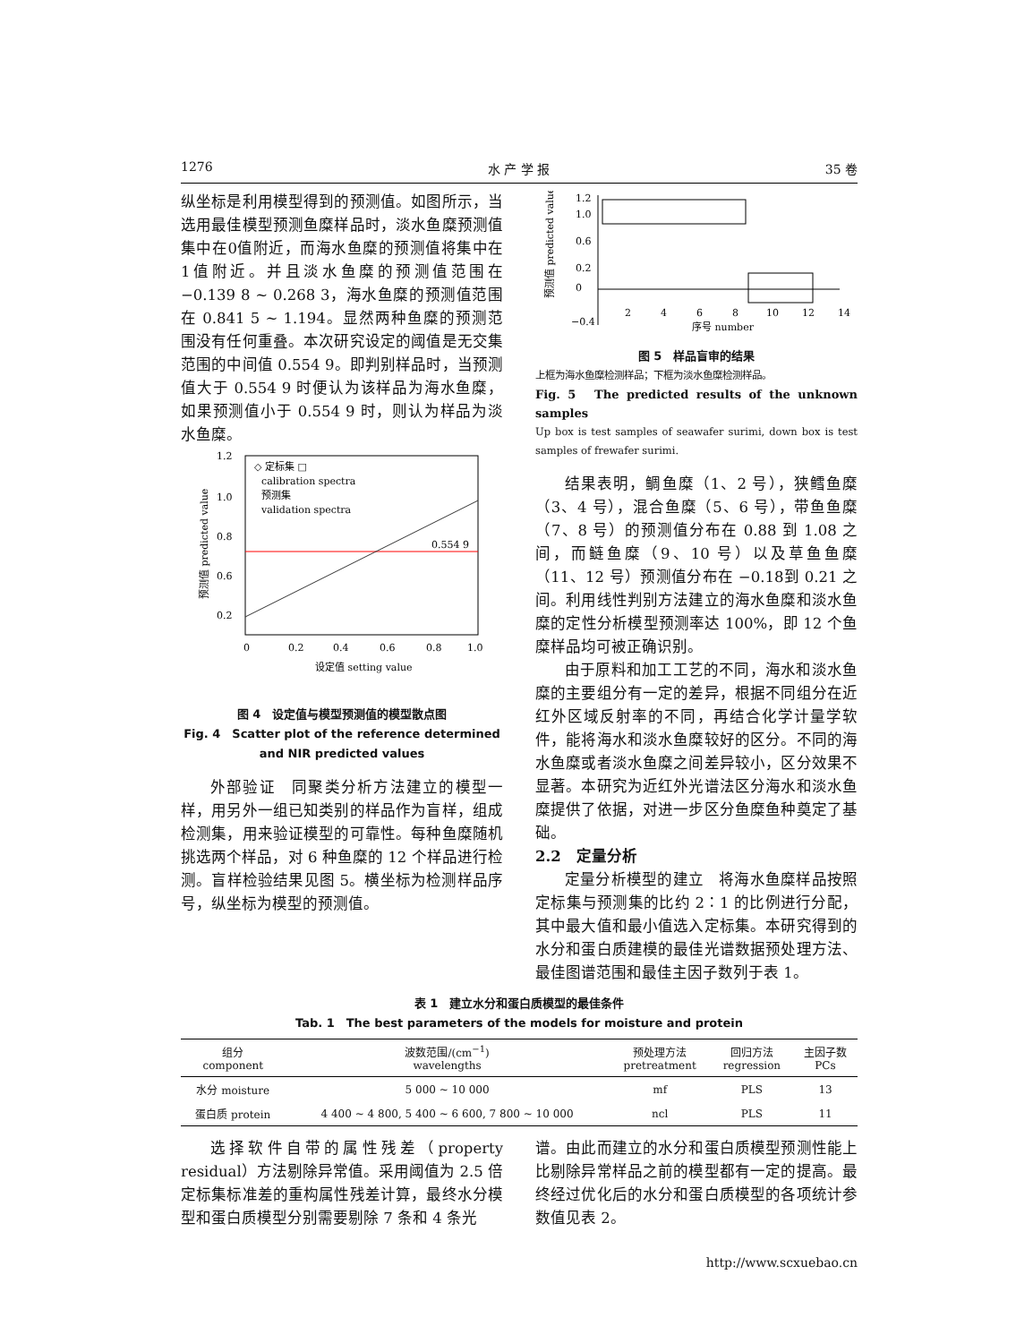1276 水 产 学 报 35 卷
纵坐标是利用模型得到的预测值。如图所示，当选用最佳模型预测鱼糜样品时，淡水鱼糜预测值集中在0值附近，而海水鱼糜的预测值将集中在1值附近。并且淡水鱼糜的预测值范围在 −0.139 8 ~ 0.268 3，海水鱼糜的预测值范围在 0.841 5 ~ 1.194。显然两种鱼糜的预测范围没有任何重叠。本次研究设定的阈值是无交集范围的中间值 0.554 9。即判别样品时，当预测值大于 0.554 9 时便认为该样品为海水鱼糜，如果预测值小于 0.554 9 时，则认为样品为淡水鱼糜。
0.554 9
◇ 定标集 □
calibration spectra
预测集
validation spectra
1.2
1.0
0.8
0.6
0.2
0
0.2
0.4
0.6
0.8
1.0
设定值 setting value
预测值 predicted value
图 4　设定值与模型预测值的模型散点图
Fig. 4　Scatter plot of the reference determined and NIR predicted values
外部验证　同聚类分析方法建立的模型一样，用另外一组已知类别的样品作为盲样，组成检测集，用来验证模型的可靠性。每种鱼糜随机挑选两个样品，对 6 种鱼糜的 12 个样品进行检测。盲样检验结果见图 5。横坐标为检测样品序号，纵坐标为模型的预测值。
1.2
1.0
0.6
0.2
0
−0.4
2
4
6
8
10
12
14
序号 number
预测值 predicted value
图 5　样品盲审的结果
上框为海水鱼糜检测样品；下框为淡水鱼糜检测样品。
Fig. 5　The predicted results of the unknown samples
Up box is test samples of seawafer surimi, down box is test samples of frewafer surimi.
结果表明，鲷鱼糜（1、2 号），狭鳕鱼糜（3、4 号），混合鱼糜（5、6 号），带鱼鱼糜（7、8 号）的预测值分布在 0.88 到 1.08 之间，而鲢鱼糜（9、10 号）以及草鱼鱼糜（11、12 号）预测值分布在 −0.18到 0.21 之间。利用线性判别方法建立的海水鱼糜和淡水鱼糜的定性分析模型预测率达 100%，即 12 个鱼糜样品均可被正确识别。
由于原料和加工工艺的不同，海水和淡水鱼糜的主要组分有一定的差异，根据不同组分在近红外区域反射率的不同，再结合化学计量学软件，能将海水和淡水鱼糜较好的区分。不同的海水鱼糜或者淡水鱼糜之间差异较小，区分效果不显著。本研究为近红外光谱法区分海水和淡水鱼糜提供了依据，对进一步区分鱼糜鱼种奠定了基础。
2.2　定量分析
定量分析模型的建立　将海水鱼糜样品按照定标集与预测集的比约 2∶1 的比例进行分配，其中最大值和最小值选入定标集。本研究得到的水分和蛋白质建模的最佳光谱数据预处理方法、最佳图谱范围和最佳主因子数列于表 1。
表 1　建立水分和蛋白质模型的最佳条件
Tab. 1　The best parameters of the models for moisture and protein
| 组分 component | 波数范围/(cm<sup>−1</sup>) wavelengths | 预处理方法 pretreatment | 回归方法 regression | 主因子数 PCs |
| --- | --- | --- | --- | --- |
| 水分 moisture | 5 000 ~ 10 000 | mf | PLS | 13 |
| 蛋白质 protein | 4 400 ~ 4 800, 5 400 ~ 6 600, 7 800 ~ 10 000 | ncl | PLS | 11 |
选择软件自带的属性残差（property residual）方法剔除异常值。采用阈值为 2.5 倍定标集标准差的重构属性残差计算，最终水分模型和蛋白质模型分别需要剔除 7 条和 4 条光
谱。由此而建立的水分和蛋白质模型预测性能上比剔除异常样品之前的模型都有一定的提高。最终经过优化后的水分和蛋白质模型的各项统计参数值见表 2。
http://www.scxuebao.cn